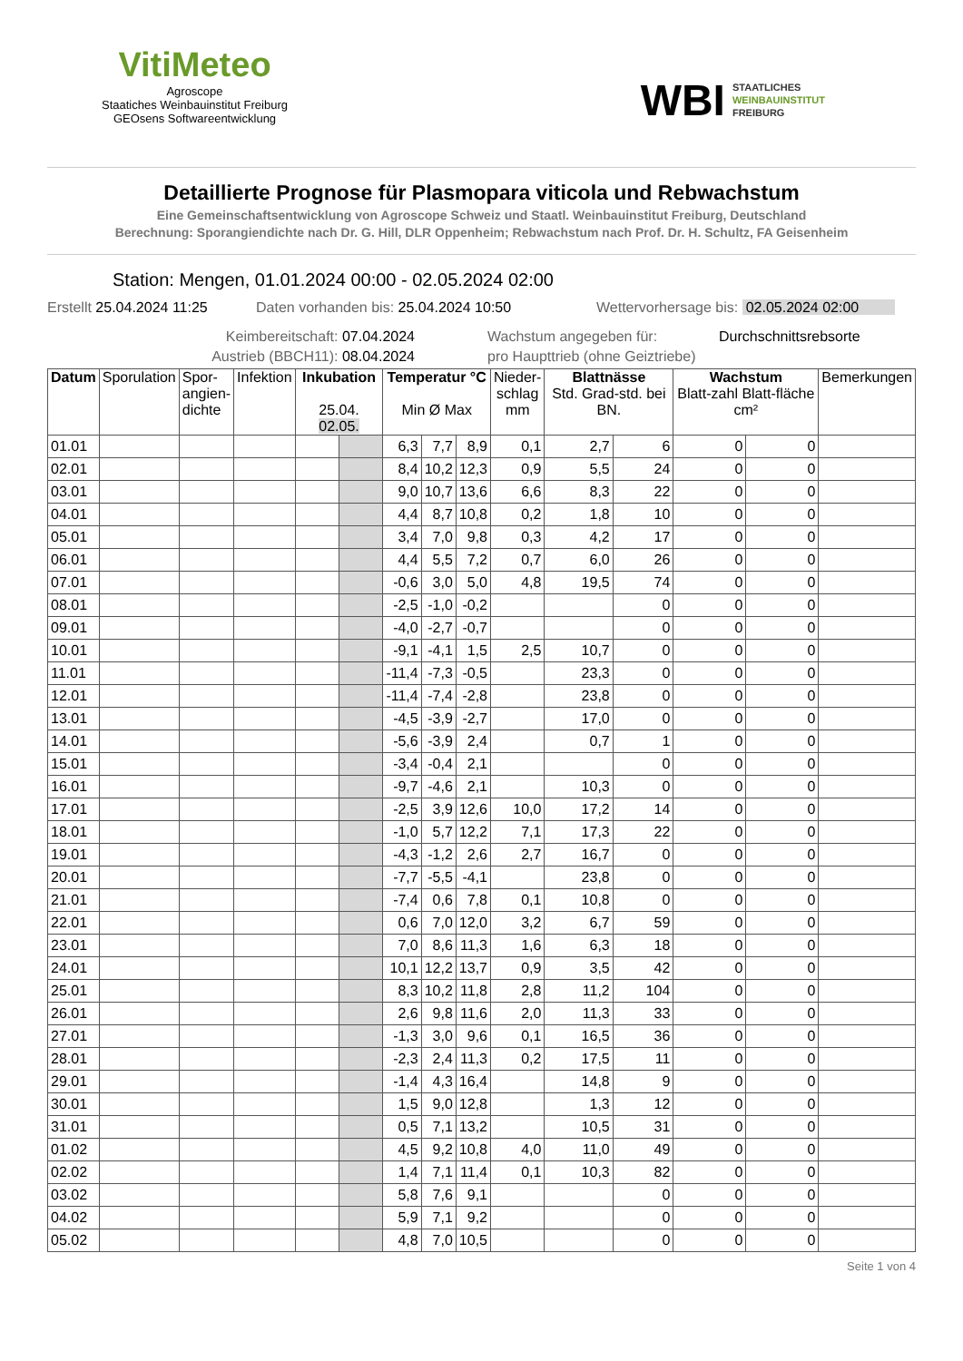VitiMeteo
Agroscope
Staatiches Weinbauinstitut Freiburg
GEOsens Softwareentwicklung
WBI STAATLICHES
WEINBAUINSTITUT
FREIBURG
Detaillierte Prognose für Plasmopara viticola und Rebwachstum
Eine Gemeinschaftsentwicklung von Agroscope Schweiz und Staatl. Weinbauinstitut Freiburg, Deutschland
Berechnung: Sporangiendichte nach Dr. G. Hill, DLR Oppenheim; Rebwachstum nach Prof. Dr. H. Schultz, FA Geisenheim
Station: Mengen, 01.01.2024 00:00 - 02.05.2024 02:00
Erstellt 25.04.2024 11:25 Daten vorhanden bis: 25.04.2024 10:50 Wettervorhersage bis: 02.05.2024 02:00
Keimbereitschaft: 07.04.2024 Wachstum angegeben für: Durchschnittsrebsorte
Austrieb (BBCH11): 08.04.2024 pro Haupttrieb (ohne Geiztriebe)
| Datum | Sporulation | Spor- angien- dichte | Infektion | Inkubation 25.04. 02.05. | | Temperatur °C Min Ø Max | | | Nieder- schlag mm | Blattnässe Std. Grad-std. bei BN. | | Wachstum Blatt-zahl Blatt-fläche cm² | | Bemerkungen |
| --- | --- | --- | --- | --- | --- | --- | --- | --- | --- | --- | --- | --- | --- | --- |
| 01.01 | | | | | | 6,3 | 7,7 | 8,9 | 0,1 | 2,7 | 6 | 0 | 0 | |
| 02.01 | | | | | | 8,4 | 10,2 | 12,3 | 0,9 | 5,5 | 24 | 0 | 0 | |
| 03.01 | | | | | | 9,0 | 10,7 | 13,6 | 6,6 | 8,3 | 22 | 0 | 0 | |
| 04.01 | | | | | | 4,4 | 8,7 | 10,8 | 0,2 | 1,8 | 10 | 0 | 0 | |
| 05.01 | | | | | | 3,4 | 7,0 | 9,8 | 0,3 | 4,2 | 17 | 0 | 0 | |
| 06.01 | | | | | | 4,4 | 5,5 | 7,2 | 0,7 | 6,0 | 26 | 0 | 0 | |
| 07.01 | | | | | | -0,6 | 3,0 | 5,0 | 4,8 | 19,5 | 74 | 0 | 0 | |
| 08.01 | | | | | | -2,5 | -1,0 | -0,2 | | | 0 | 0 | 0 | |
| 09.01 | | | | | | -4,0 | -2,7 | -0,7 | | | 0 | 0 | 0 | |
| 10.01 | | | | | | -9,1 | -4,1 | 1,5 | 2,5 | 10,7 | 0 | 0 | 0 | |
| 11.01 | | | | | | -11,4 | -7,3 | -0,5 | | 23,3 | 0 | 0 | 0 | |
| 12.01 | | | | | | -11,4 | -7,4 | -2,8 | | 23,8 | 0 | 0 | 0 | |
| 13.01 | | | | | | -4,5 | -3,9 | -2,7 | | 17,0 | 0 | 0 | 0 | |
| 14.01 | | | | | | -5,6 | -3,9 | 2,4 | | 0,7 | 1 | 0 | 0 | |
| 15.01 | | | | | | -3,4 | -0,4 | 2,1 | | | 0 | 0 | 0 | |
| 16.01 | | | | | | -9,7 | -4,6 | 2,1 | | 10,3 | 0 | 0 | 0 | |
| 17.01 | | | | | | -2,5 | 3,9 | 12,6 | 10,0 | 17,2 | 14 | 0 | 0 | |
| 18.01 | | | | | | -1,0 | 5,7 | 12,2 | 7,1 | 17,3 | 22 | 0 | 0 | |
| 19.01 | | | | | | -4,3 | -1,2 | 2,6 | 2,7 | 16,7 | 0 | 0 | 0 | |
| 20.01 | | | | | | -7,7 | -5,5 | -4,1 | | 23,8 | 0 | 0 | 0 | |
| 21.01 | | | | | | -7,4 | 0,6 | 7,8 | 0,1 | 10,8 | 0 | 0 | 0 | |
| 22.01 | | | | | | 0,6 | 7,0 | 12,0 | 3,2 | 6,7 | 59 | 0 | 0 | |
| 23.01 | | | | | | 7,0 | 8,6 | 11,3 | 1,6 | 6,3 | 18 | 0 | 0 | |
| 24.01 | | | | | | 10,1 | 12,2 | 13,7 | 0,9 | 3,5 | 42 | 0 | 0 | |
| 25.01 | | | | | | 8,3 | 10,2 | 11,8 | 2,8 | 11,2 | 104 | 0 | 0 | |
| 26.01 | | | | | | 2,6 | 9,8 | 11,6 | 2,0 | 11,3 | 33 | 0 | 0 | |
| 27.01 | | | | | | -1,3 | 3,0 | 9,6 | 0,1 | 16,5 | 36 | 0 | 0 | |
| 28.01 | | | | | | -2,3 | 2,4 | 11,3 | 0,2 | 17,5 | 11 | 0 | 0 | |
| 29.01 | | | | | | -1,4 | 4,3 | 16,4 | | 14,8 | 9 | 0 | 0 | |
| 30.01 | | | | | | 1,5 | 9,0 | 12,8 | | 1,3 | 12 | 0 | 0 | |
| 31.01 | | | | | | 0,5 | 7,1 | 13,2 | | 10,5 | 31 | 0 | 0 | |
| 01.02 | | | | | | 4,5 | 9,2 | 10,8 | 4,0 | 11,0 | 49 | 0 | 0 | |
| 02.02 | | | | | | 1,4 | 7,1 | 11,4 | 0,1 | 10,3 | 82 | 0 | 0 | |
| 03.02 | | | | | | 5,8 | 7,6 | 9,1 | | | 0 | 0 | 0 | |
| 04.02 | | | | | | 5,9 | 7,1 | 9,2 | | | 0 | 0 | 0 | |
| 05.02 | | | | | | 4,8 | 7,0 | 10,5 | | | 0 | 0 | 0 | |
Seite 1 von 4